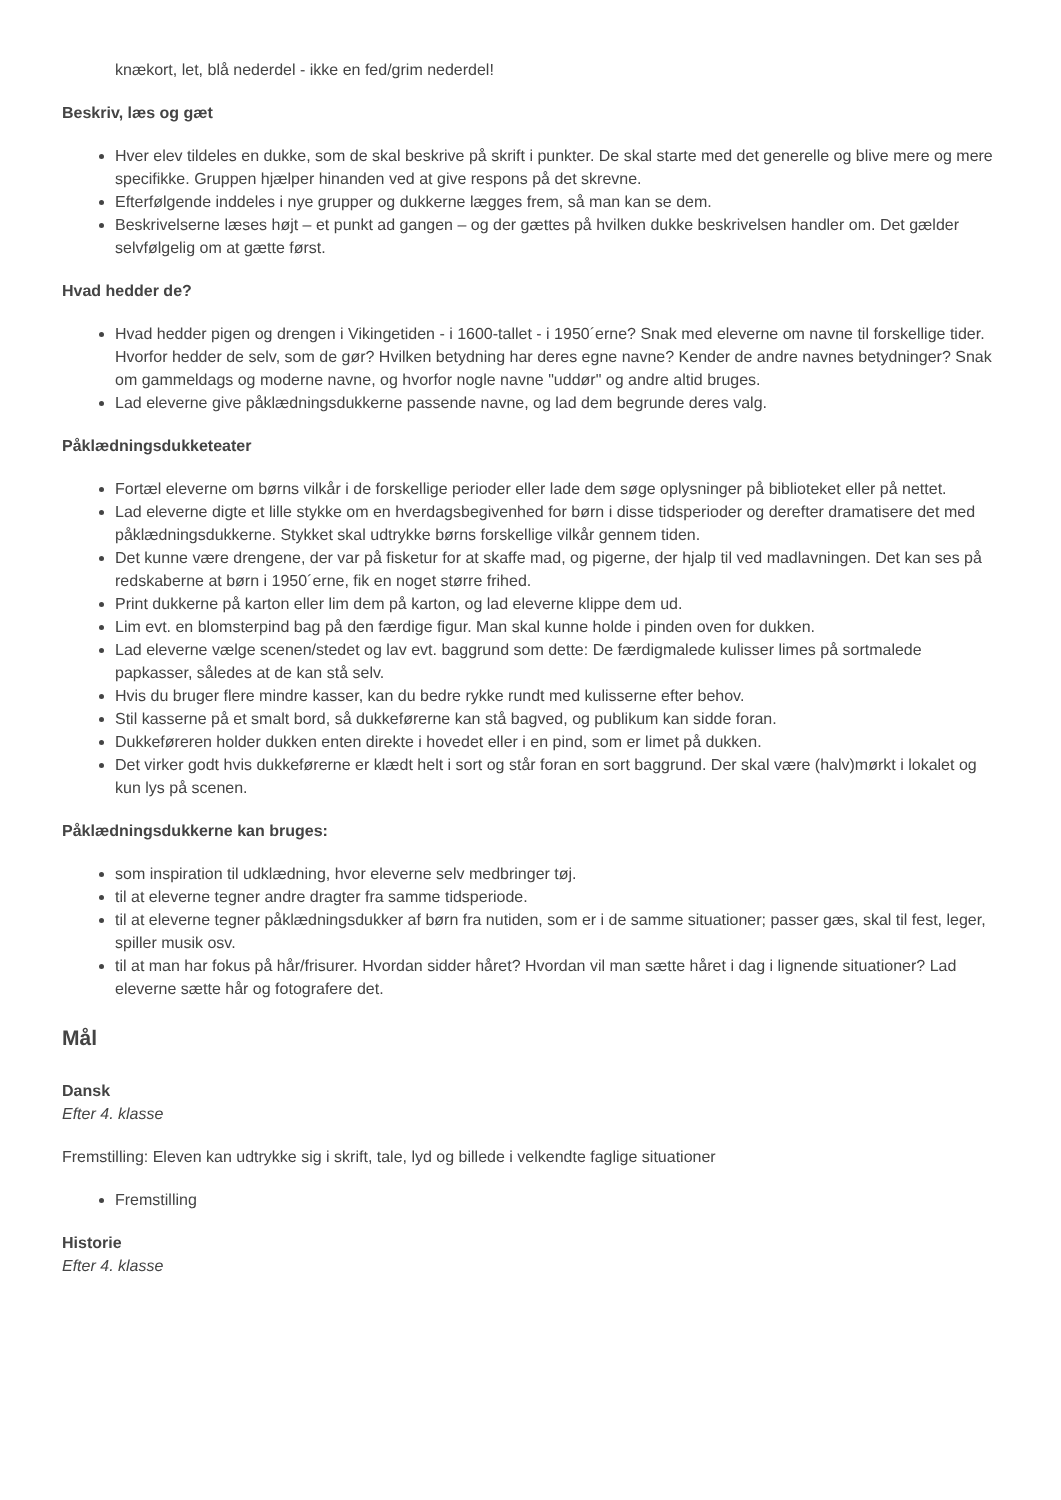knækort, let, blå nederdel - ikke en fed/grim nederdel!
Beskriv, læs og gæt
Hver elev tildeles en dukke, som de skal beskrive på skrift i punkter. De skal starte med det generelle og blive mere og mere specifikke. Gruppen hjælper hinanden ved at give respons på det skrevne.
Efterfølgende inddeles i nye grupper og dukkerne lægges frem, så man kan se dem.
Beskrivelserne læses højt – et punkt ad gangen – og der gættes på hvilken dukke beskrivelsen handler om. Det gælder selvfølgelig om at gætte først.
Hvad hedder de?
Hvad hedder pigen og drengen i Vikingetiden - i 1600-tallet - i 1950´erne? Snak med eleverne om navne til forskellige tider. Hvorfor hedder de selv, som de gør? Hvilken betydning har deres egne navne? Kender de andre navnes betydninger? Snak om gammeldags og moderne navne, og hvorfor nogle navne "uddør" og andre altid bruges.
Lad eleverne give påklædningsdukkerne passende navne, og lad dem begrunde deres valg.
Påklædningsdukketeater
Fortæl eleverne om børns vilkår i de forskellige perioder eller lade dem søge oplysninger på biblioteket eller på nettet.
Lad eleverne digte et lille stykke om en hverdagsbegivenhed for børn i disse tidsperioder og derefter dramatisere det med påklædningsdukkerne. Stykket skal udtrykke børns forskellige vilkår gennem tiden.
Det kunne være drengene, der var på fisketur for at skaffe mad, og pigerne, der hjalp til ved madlavningen. Det kan ses på redskaberne at børn i 1950´erne, fik en noget større frihed.
Print dukkerne på karton eller lim dem på karton, og lad eleverne klippe dem ud.
Lim evt. en blomsterpind bag på den færdige figur. Man skal kunne holde i pinden oven for dukken.
Lad eleverne vælge scenen/stedet og lav evt. baggrund som dette: De færdigmalede kulisser limes på sortmalede papkasser, således at de kan stå selv.
Hvis du bruger flere mindre kasser, kan du bedre rykke rundt med kulisserne efter behov.
Stil kasserne på et smalt bord, så dukkeførerne kan stå bagved, og publikum kan sidde foran.
Dukkeføreren holder dukken enten direkte i hovedet eller i en pind, som er limet på dukken.
Det virker godt hvis dukkeførerne er klædt helt i sort og står foran en sort baggrund. Der skal være (halv)mørkt i lokalet og kun lys på scenen.
Påklædningsdukkerne kan bruges:
som inspiration til udklædning, hvor eleverne selv medbringer tøj.
til at eleverne tegner andre dragter fra samme tidsperiode.
til at eleverne tegner påklædningsdukker af børn fra nutiden, som er i de samme situationer; passer gæs, skal til fest, leger, spiller musik osv.
til at man har fokus på hår/frisurer. Hvordan sidder håret? Hvordan vil man sætte håret i dag i lignende situationer? Lad eleverne sætte hår og fotografere det.
Mål
Dansk
Efter 4. klasse
Fremstilling: Eleven kan udtrykke sig i skrift, tale, lyd og billede i velkendte faglige situationer
Fremstilling
Historie
Efter 4. klasse